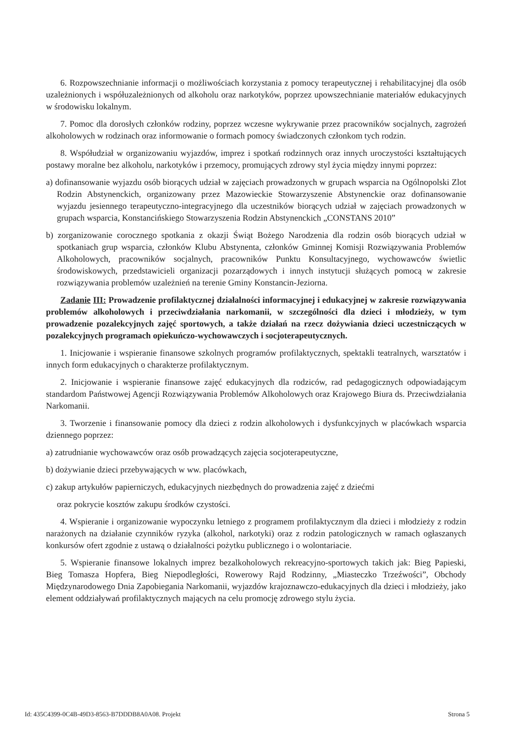6. Rozpowszechnianie informacji o możliwościach korzystania z pomocy terapeutycznej i rehabilitacyjnej dla osób uzależnionych i współuzależnionych od alkoholu oraz narkotyków, poprzez upowszechnianie materiałów edukacyjnych w środowisku lokalnym.
7. Pomoc dla dorosłych członków rodziny, poprzez wczesne wykrywanie przez pracowników socjalnych, zagrożeń alkoholowych w rodzinach oraz informowanie o formach pomocy świadczonych członkom tych rodzin.
8. Współudział w organizowaniu wyjazdów, imprez i spotkań rodzinnych oraz innych uroczystości kształtujących postawy moralne bez alkoholu, narkotyków i przemocy, promujących zdrowy styl życia między innymi poprzez:
a) dofinansowanie wyjazdu osób biorących udział w zajęciach prowadzonych w grupach wsparcia na Ogólnopolski Zlot Rodzin Abstynenckich, organizowany przez Mazowieckie Stowarzyszenie Abstynenckie oraz dofinansowanie wyjazdu jesiennego terapeutyczno-integracyjnego dla uczestników biorących udział w zajęciach prowadzonych w grupach wsparcia, Konstancińskiego Stowarzyszenia Rodzin Abstynenckich „CONSTANS 2010”
b) zorganizowanie corocznego spotkania z okazji Świąt Bożego Narodzenia dla rodzin osób biorących udział w spotkaniach grup wsparcia, członków Klubu Abstynenta, członków Gminnej Komisji Rozwiązywania Problemów Alkoholowych, pracowników socjalnych, pracowników Punktu Konsultacyjnego, wychowawców świetlic środowiskowych, przedstawicieli organizacji pozarządowych i innych instytucji służących pomocą w zakresie rozwiązywania problemów uzależnień na terenie Gminy Konstancin-Jeziorna.
Zadanie III: Prowadzenie profilaktycznej działalności informacyjnej i edukacyjnej w zakresie rozwiązywania problemów alkoholowych i przeciwdziałania narkomanii, w szczególności dla dzieci i młodzieży, w tym prowadzenie pozalekcyjnych zajęć sportowych, a także działań na rzecz dożywiania dzieci uczestniczących w pozalekcyjnych programach opiekuńczo-wychowawczych i socjoterapeutycznych.
1. Inicjowanie i wspieranie finansowe szkolnych programów profilaktycznych, spektakli teatralnych, warsztatów i innych form edukacyjnych o charakterze profilaktycznym.
2. Inicjowanie i wspieranie finansowe zajęć edukacyjnych dla rodziców, rad pedagogicznych odpowiadającym standardom Państwowej Agencji Rozwiązywania Problemów Alkoholowych oraz Krajowego Biura ds. Przeciwdziałania Narkomanii.
3. Tworzenie i finansowanie pomocy dla dzieci z rodzin alkoholowych i dysfunkcyjnych w placówkach wsparcia dziennego poprzez:
a) zatrudnianie wychowawców oraz osób prowadzących zajęcia socjoterapeutyczne,
b) dożywianie dzieci przebywających w ww. placówkach,
c) zakup artykułów papierniczych, edukacyjnych niezbędnych do prowadzenia zajęć z dziećmi
oraz pokrycie kosztów zakupu środków czystości.
4. Wspieranie i organizowanie wypoczynku letniego z programem profilaktycznym dla dzieci i młodzieży z rodzin narażonych na działanie czynników ryzyka (alkohol, narkotyki) oraz z rodzin patologicznych w ramach ogłaszanych konkursów ofert zgodnie z ustawą o działalności pożytku publicznego i o wolontariacie.
5. Wspieranie finansowe lokalnych imprez bezalkoholowych rekreacyjno-sportowych takich jak: Bieg Papieski, Bieg Tomasza Hopfera, Bieg Niepodległości, Rowerowy Rajd Rodzinny, „Miasteczko Trzeźwości”, Obchody Międzynarodowego Dnia Zapobiegania Narkomanii, wyjazdów krajoznawczo-edukacyjnych dla dzieci i młodzieży, jako element oddziaływań profilaktycznych mających na celu promocję zdrowego stylu życia.
Id: 435C4399-0C4B-49D3-8563-B7DDDB8A0A08. Projekt Strona 5